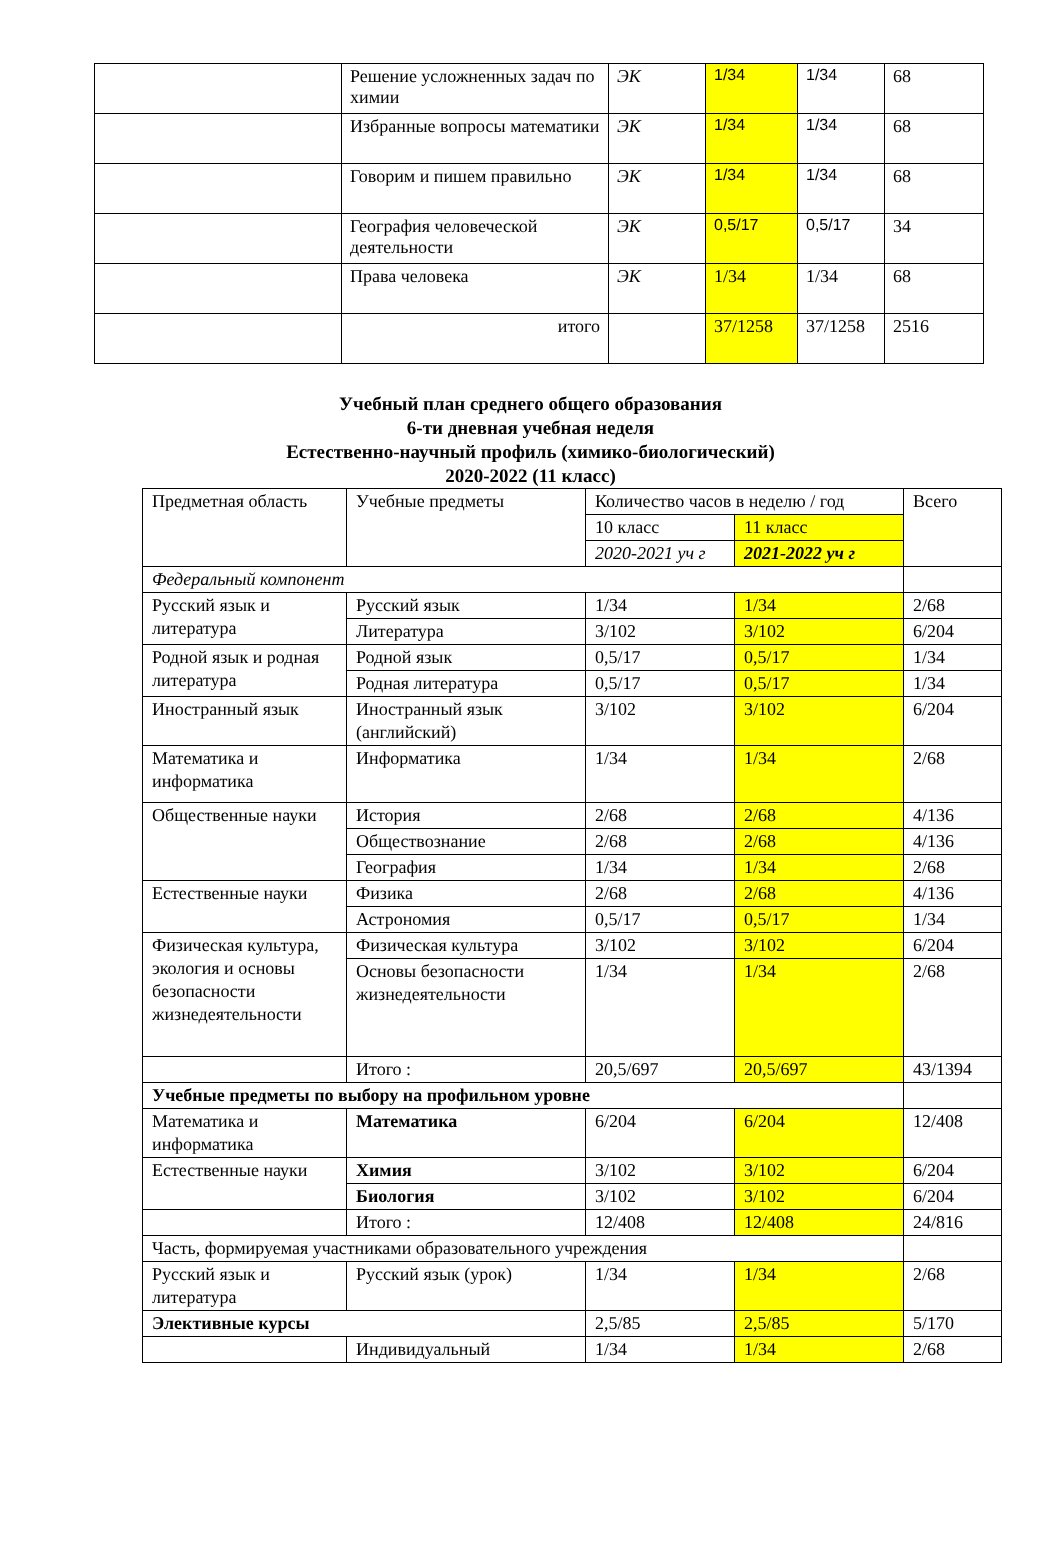| | Решение усложненных задач по химии | ЭК | 1/34 | 1/34 | 68 |
| | Избранные вопросы математики | ЭК | 1/34 | 1/34 | 68 |
| | Говорим и пишем правильно | ЭК | 1/34 | 1/34 | 68 |
| | География человеческой деятельности | ЭК | 0,5/17 | 0,5/17 | 34 |
| | Права человека | ЭК | 1/34 | 1/34 | 68 |
| | итого | | 37/1258 | 37/1258 | 2516 |
Учебный план среднего общего образования
6-ти дневная учебная неделя
Естественно-научный профиль (химико-биологический)
2020-2022 (11 класс)
| Предметная область | Учебные предметы | Количество часов в неделю / год | | Всего |
| | | 10 класс | 11 класс | |
| | | 2020-2021 уч г | 2021-2022 уч г | |
| Федеральный компонент | | | | |
| Русский язык и литература | Русский язык | 1/34 | 1/34 | 2/68 |
| | Литература | 3/102 | 3/102 | 6/204 |
| Родной язык и родная литература | Родной язык | 0,5/17 | 0,5/17 | 1/34 |
| | Родная литература | 0,5/17 | 0,5/17 | 1/34 |
| Иностранный язык | Иностранный язык (английский) | 3/102 | 3/102 | 6/204 |
| Математика и информатика | Информатика | 1/34 | 1/34 | 2/68 |
| Общественные науки | История | 2/68 | 2/68 | 4/136 |
| | Обществознание | 2/68 | 2/68 | 4/136 |
| | География | 1/34 | 1/34 | 2/68 |
| Естественные науки | Физика | 2/68 | 2/68 | 4/136 |
| | Астрономия | 0,5/17 | 0,5/17 | 1/34 |
| Физическая культура, экология и основы безопасности жизнедеятельности | Физическая культура | 3/102 | 3/102 | 6/204 |
| | Основы безопасности жизнедеятельности | 1/34 | 1/34 | 2/68 |
| | Итого : | 20,5/697 | 20,5/697 | 43/1394 |
| Учебные предметы по выбору на профильном уровне | | | | |
| Математика и информатика | Математика | 6/204 | 6/204 | 12/408 |
| Естественные науки | Химия | 3/102 | 3/102 | 6/204 |
| | Биология | 3/102 | 3/102 | 6/204 |
| | Итого : | 12/408 | 12/408 | 24/816 |
| Часть, формируемая участниками образовательного учреждения | | | | |
| Русский язык и литература | Русский язык (урок) | 1/34 | 1/34 | 2/68 |
| Элективные курсы | | 2,5/85 | 2,5/85 | 5/170 |
| | Индивидуальный | 1/34 | 1/34 | 2/68 |